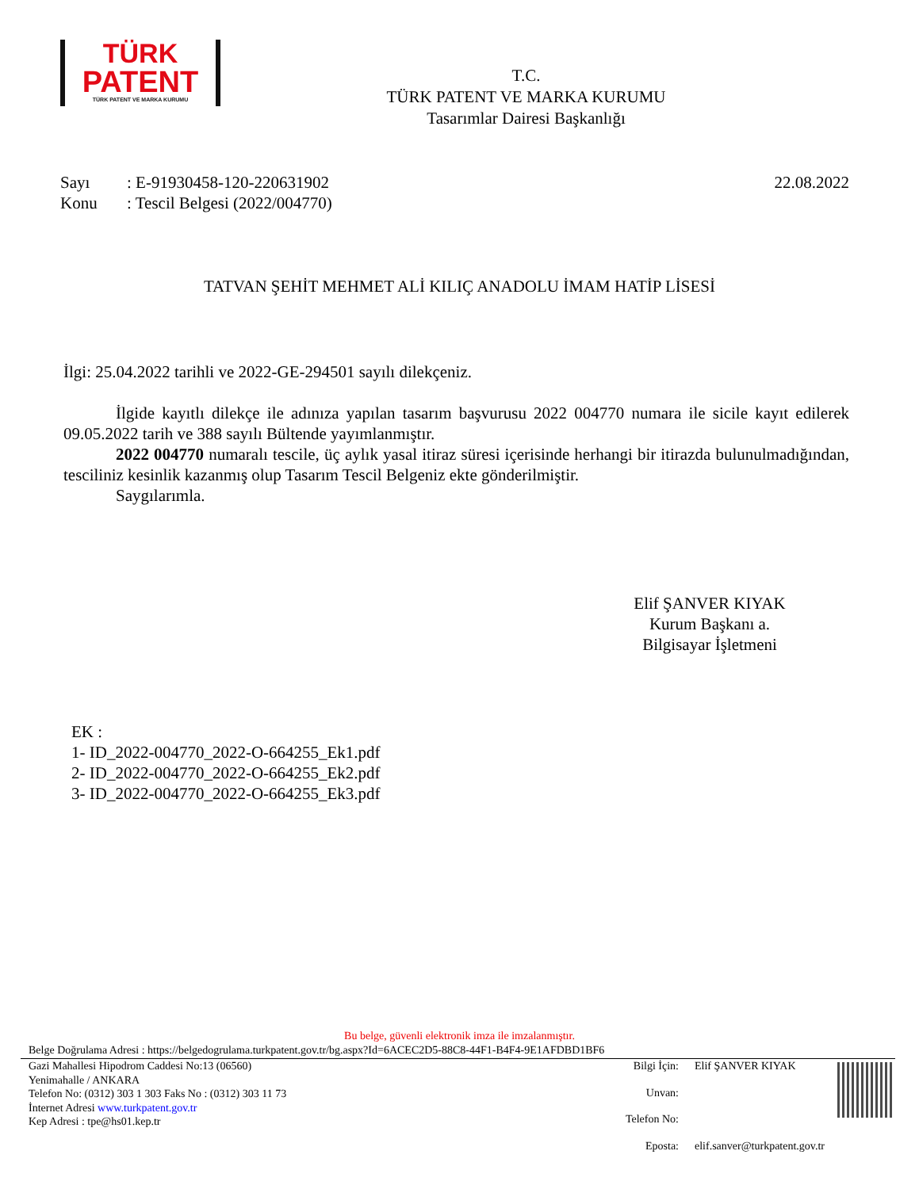TÜRK
PATENT
TÜRK PATENT VE MARKA KURUMU
T.C.
TÜRK PATENT VE MARKA KURUMU
Tasarımlar Dairesi Başkanlığı
Sayı: E-91930458-120-220631902
Konu: Tescil Belgesi (2022/004770)
22.08.2022
TATVAN ŞEHİT MEHMET ALİ KILIÇ ANADOLU İMAM HATİP LİSESİ
İlgi: 25.04.2022 tarihli ve 2022-GE-294501 sayılı dilekçeniz.
İlgide kayıtlı dilekçe ile adınıza yapılan tasarım başvurusu 2022 004770 numara ile sicile kayıt edilerek 09.05.2022 tarih ve 388 sayılı Bültende yayımlanmıştır.
2022 004770 numaralı tescile, üç aylık yasal itiraz süresi içerisinde herhangi bir itirazda bulunulmadığından, tesciliniz kesinlik kazanmış olup Tasarım Tescil Belgeniz ekte gönderilmiştir.
Saygılarımla.
Elif ŞANVER KIYAK
Kurum Başkanı a.
Bilgisayar İşletmeni
EK :
1- ID_2022-004770_2022-O-664255_Ek1.pdf
2- ID_2022-004770_2022-O-664255_Ek2.pdf
3- ID_2022-004770_2022-O-664255_Ek3.pdf
Bu belge, güvenli elektronik imza ile imzalanmıştır.
Belge Doğrulama Adresi : https://belgedogrulama.turkpatent.gov.tr/bg.aspx?Id=6ACEC2D5-88C8-44F1-B4F4-9E1AFDBD1BF6
Gazi Mahallesi Hipodrom Caddesi No:13 (06560)
Yenimahalle / ANKARA
Telefon No: (0312) 303 1 303 Faks No : (0312) 303 11 73
İnternet Adresi www.turkpatent.gov.tr
Kep Adresi : tpe@hs01.kep.tr
Bilgi İçin: Elif ŞANVER KIYAK
Unvan:
Telefon No:
Eposta: elif.sanver@turkpatent.gov.tr